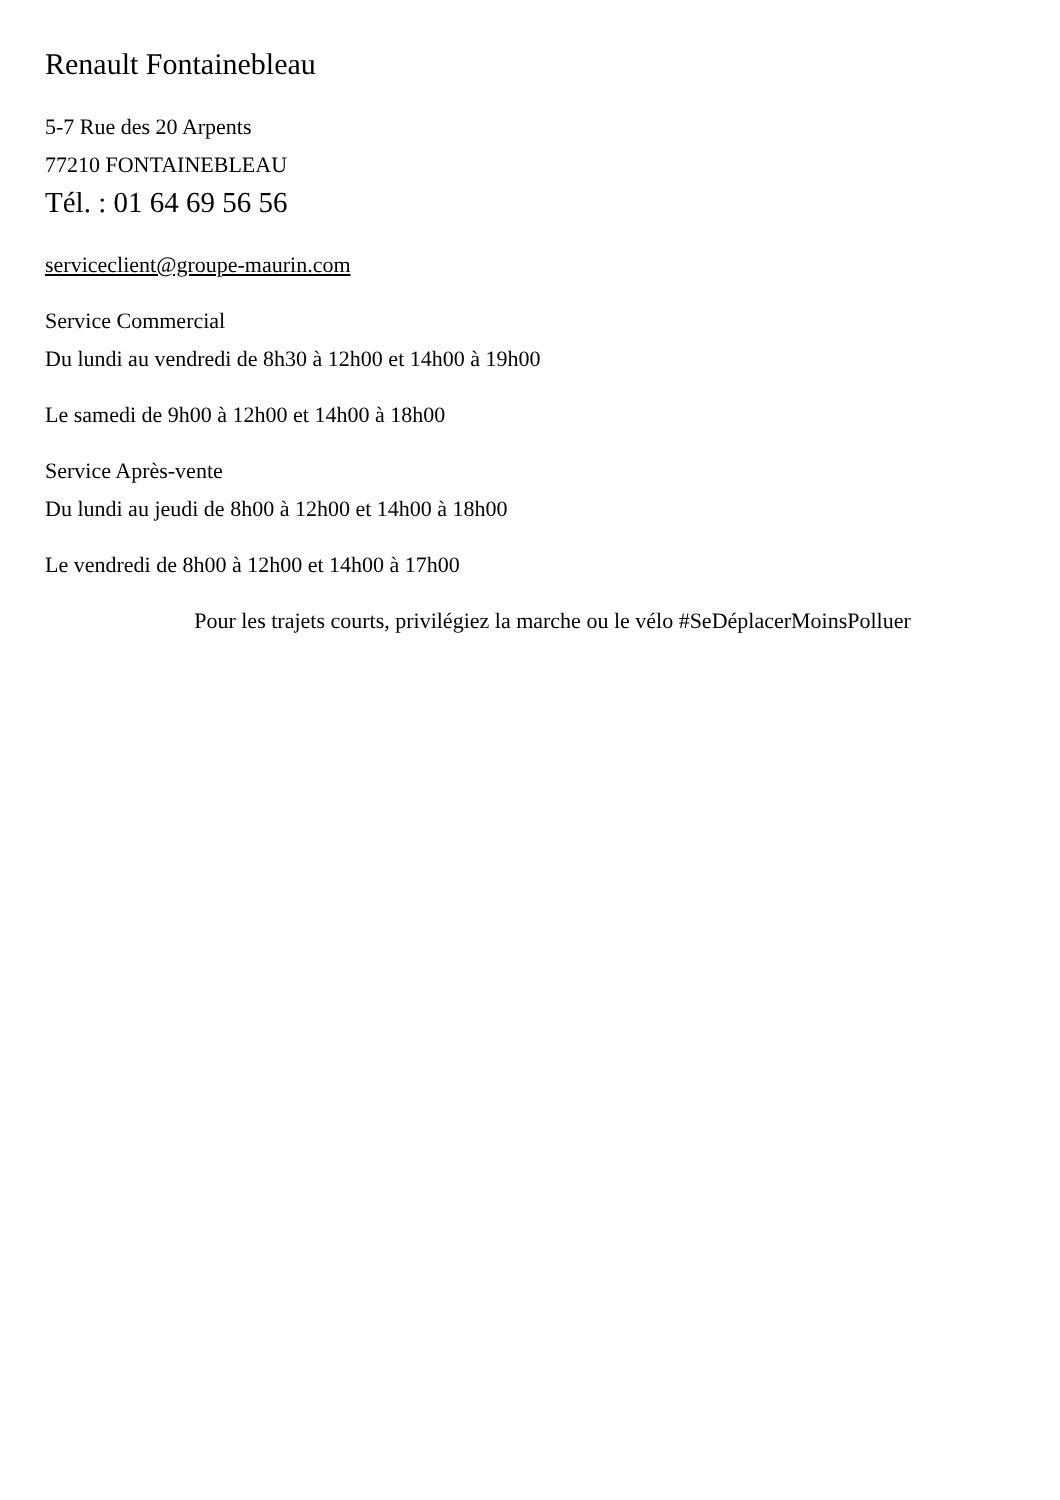Renault Fontainebleau
5-7 Rue des 20 Arpents
77210 FONTAINEBLEAU
Tél. : 01 64 69 56 56
serviceclient@groupe-maurin.com
Service Commercial
Du lundi au vendredi de 8h30 à 12h00 et 14h00 à 19h00
Le samedi de 9h00 à 12h00 et 14h00 à 18h00
Service Après-vente
Du lundi au jeudi de 8h00 à 12h00 et 14h00 à 18h00
Le vendredi de 8h00 à 12h00 et 14h00 à 17h00
Pour les trajets courts, privilégiez la marche ou le vélo #SeDéplacerMoinsPolluer